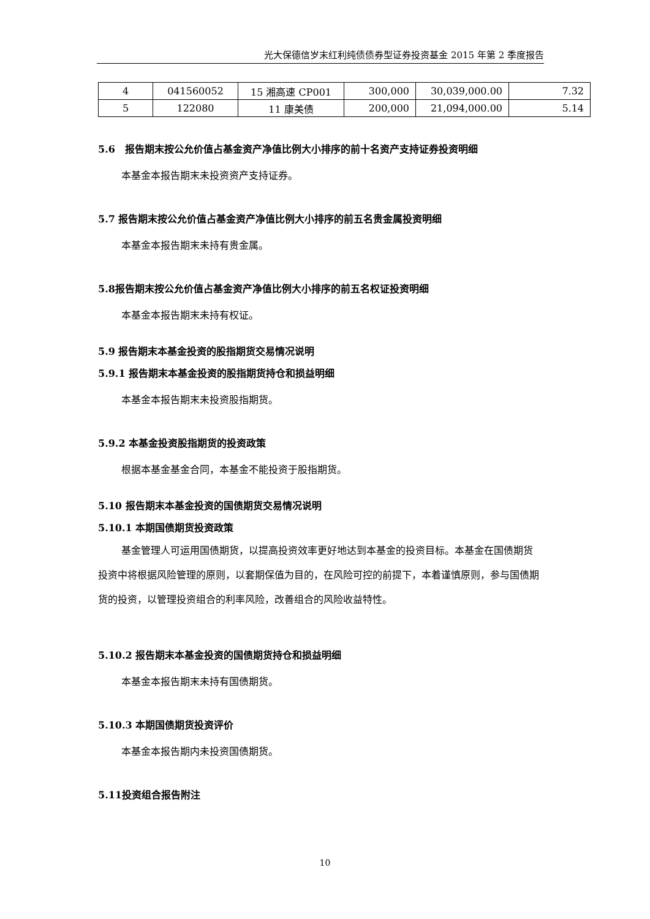光大保德信岁末红利纯债债券型证券投资基金 2015 年第 2 季度报告
| 4 | 041560052 | 15 湘高速 CP001 | 300,000 | 30,039,000.00 | 7.32 |
| 5 | 122080 | 11 康美债 | 200,000 | 21,094,000.00 | 5.14 |
5.6　报告期末按公允价值占基金资产净值比例大小排序的前十名资产支持证券投资明细
本基金本报告期末未投资资产支持证券。
5.7 报告期末按公允价值占基金资产净值比例大小排序的前五名贵金属投资明细
本基金本报告期末未持有贵金属。
5.8报告期末按公允价值占基金资产净值比例大小排序的前五名权证投资明细
本基金本报告期末未持有权证。
5.9 报告期末本基金投资的股指期货交易情况说明
5.9.1 报告期末本基金投资的股指期货持仓和损益明细
本基金本报告期末未投资股指期货。
5.9.2 本基金投资股指期货的投资政策
根据本基金基金合同，本基金不能投资于股指期货。
5.10 报告期末本基金投资的国债期货交易情况说明
5.10.1 本期国债期货投资政策
基金管理人可运用国债期货，以提高投资效率更好地达到本基金的投资目标。本基金在国债期货投资中将根据风险管理的原则，以套期保值为目的，在风险可控的前提下，本着谨慎原则，参与国债期货的投资，以管理投资组合的利率风险，改善组合的风险收益特性。
5.10.2 报告期末本基金投资的国债期货持仓和损益明细
本基金本报告期末未持有国债期货。
5.10.3 本期国债期货投资评价
本基金本报告期内未投资国债期货。
5.11投资组合报告附注
10